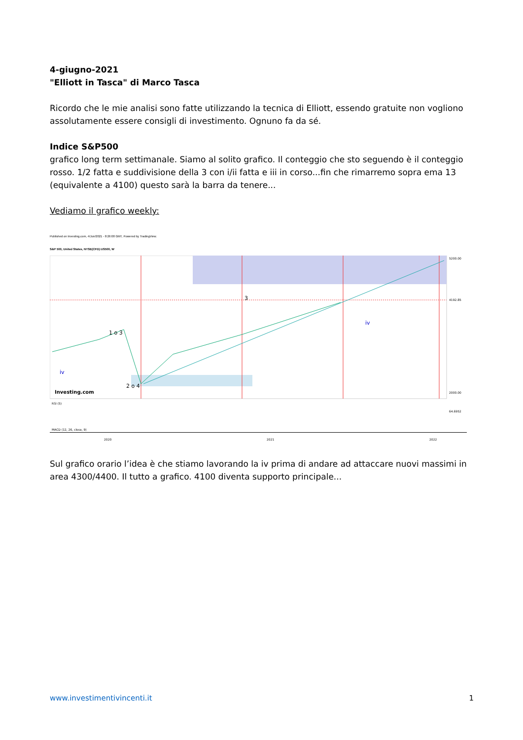4-giugno-2021
"Elliott in Tasca" di Marco Tasca
Ricordo che le mie analisi sono fatte utilizzando la tecnica di Elliott, essendo gratuite non vogliono assolutamente essere consigli di investimento. Ognuno fa da sé.
Indice S&P500
grafico long term settimanale. Siamo al solito grafico. Il conteggio che sto seguendo è il conteggio rosso. 1/2 fatta e suddivisione della 3 con i/ii fatta e iii in corso...fin che rimarremo sopra ema 13 (equivalente a 4100) questo sarà la barra da tenere...
Vediamo il grafico weekly:
Published on Investing.com, 4/Jun/2021 - 8:26:08 GMT, Powered by TradingView.
S&P 500, United States, NYSE(CFD):US500, W
iv
1 o 3
2 o 4
3
iv
Investing.com
5200.00
4192.85
2000.00
RSI (5)
64.6952
MACD (12, 26, close, 9)
2020
2021
2022
Sul grafico orario l’idea è che stiamo lavorando la iv prima di andare ad attaccare nuovi massimi in area 4300/4400. Il tutto a grafico. 4100 diventa supporto principale...
www.investimentivincenti.it 1